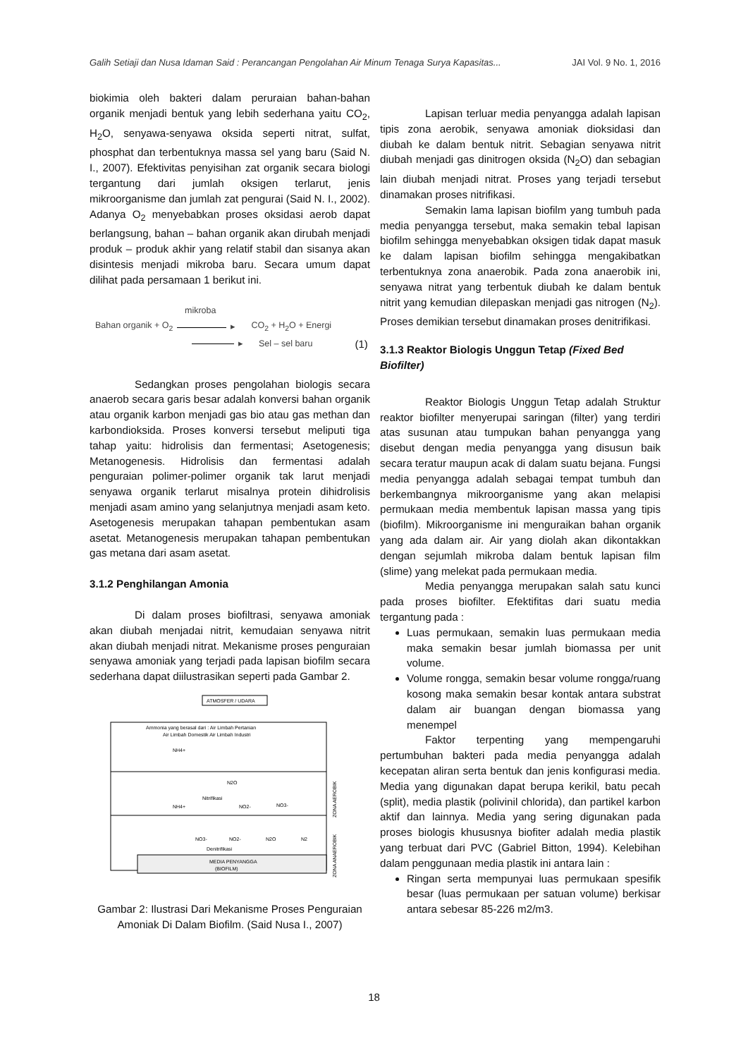Galih Setiaji dan Nusa Idaman Said : Perancangan Pengolahan Air Minum Tenaga Surya Kapasitas... JAI Vol. 9 No. 1, 2016
biokimia oleh bakteri dalam peruraian bahan-bahan organik menjadi bentuk yang lebih sederhana yaitu CO<sub>2</sub>, H<sub>2</sub>O, senyawa-senyawa oksida seperti nitrat, sulfat, phosphat dan terbentuknya massa sel yang baru (Said N. I., 2007). Efektivitas penyisihan zat organik secara biologi tergantung dari jumlah oksigen terlarut, jenis mikroorganisme dan jumlah zat pengurai (Said N. I., 2002). Adanya O<sub>2</sub> menyebabkan proses oksidasi aerob dapat berlangsung, bahan – bahan organik akan dirubah menjadi produk – produk akhir yang relatif stabil dan sisanya akan disintesis menjadi mikroba baru. Secara umum dapat dilihat pada persamaan 1 berikut ini.
mikroba
Bahan organik + O<sub>2</sub> ▸ CO<sub>2</sub> + H<sub>2</sub>O + Energi
▸ Sel – sel baru (1)
Sedangkan proses pengolahan biologis secara anaerob secara garis besar adalah konversi bahan organik atau organik karbon menjadi gas bio atau gas methan dan karbondioksida. Proses konversi tersebut meliputi tiga tahap yaitu: hidrolisis dan fermentasi; Asetogenesis; Metanogenesis. Hidrolisis dan fermentasi adalah penguraian polimer-polimer organik tak larut menjadi senyawa organik terlarut misalnya protein dihidrolisis menjadi asam amino yang selanjutnya menjadi asam keto. Asetogenesis merupakan tahapan pembentukan asam asetat. Metanogenesis merupakan tahapan pembentukan gas metana dari asam asetat.
3.1.2 Penghilangan Amonia
Di dalam proses biofiltrasi, senyawa amoniak akan diubah menjadai nitrit, kemudaian senyawa nitrit akan diubah menjadi nitrat. Mekanisme proses penguraian senyawa amoniak yang terjadi pada lapisan biofilm secara sederhana dapat diilustrasikan seperti pada Gambar 2.
ATMOSFER / UDARA
MEDIA PENYANGGA
(BIOFILM)
Ammonia yang berasal dari : Air Limbah Pertanian
Air Limbah Domestik Air Limbah Industri
NH4+
NH4+
N2O
Nitrifikasi
NO2-
NO3-
NO3-
NO2-
N2O
N2
Denitrifikasi
ZONA AEROBIK
ZONA ANAEROBIK
Gambar 2: Ilustrasi Dari Mekanisme Proses Penguraian Amoniak Di Dalam Biofilm. (Said Nusa I., 2007)
Lapisan terluar media penyangga adalah lapisan tipis zona aerobik, senyawa amoniak dioksidasi dan diubah ke dalam bentuk nitrit. Sebagian senyawa nitrit diubah menjadi gas dinitrogen oksida (N<sub>2</sub>O) dan sebagian lain diubah menjadi nitrat. Proses yang terjadi tersebut dinamakan proses nitrifikasi.
Semakin lama lapisan biofilm yang tumbuh pada media penyangga tersebut, maka semakin tebal lapisan biofilm sehingga menyebabkan oksigen tidak dapat masuk ke dalam lapisan biofilm sehingga mengakibatkan terbentuknya zona anaerobik. Pada zona anaerobik ini, senyawa nitrat yang terbentuk diubah ke dalam bentuk nitrit yang kemudian dilepaskan menjadi gas nitrogen (N<sub>2</sub>). Proses demikian tersebut dinamakan proses denitrifikasi.
3.1.3 Reaktor Biologis Unggun Tetap (Fixed Bed Biofilter)
Reaktor Biologis Unggun Tetap adalah Struktur reaktor biofilter menyerupai saringan (filter) yang terdiri atas susunan atau tumpukan bahan penyangga yang disebut dengan media penyangga yang disusun baik secara teratur maupun acak di dalam suatu bejana. Fungsi media penyangga adalah sebagai tempat tumbuh dan berkembangnya mikroorganisme yang akan melapisi permukaan media membentuk lapisan massa yang tipis (biofilm). Mikroorganisme ini menguraikan bahan organik yang ada dalam air. Air yang diolah akan dikontakkan dengan sejumlah mikroba dalam bentuk lapisan film (slime) yang melekat pada permukaan media.
Media penyangga merupakan salah satu kunci pada proses biofilter. Efektifitas dari suatu media tergantung pada :
Luas permukaan, semakin luas permukaan media maka semakin besar jumlah biomassa per unit volume.
Volume rongga, semakin besar volume rongga/ruang kosong maka semakin besar kontak antara substrat dalam air buangan dengan biomassa yang menempel
Faktor terpenting yang mempengaruhi pertumbuhan bakteri pada media penyangga adalah kecepatan aliran serta bentuk dan jenis konfigurasi media. Media yang digunakan dapat berupa kerikil, batu pecah (split), media plastik (polivinil chlorida), dan partikel karbon aktif dan lainnya. Media yang sering digunakan pada proses biologis khususnya biofiter adalah media plastik yang terbuat dari PVC (Gabriel Bitton, 1994). Kelebihan dalam penggunaan media plastik ini antara lain :
Ringan serta mempunyai luas permukaan spesifik besar (luas permukaan per satuan volume) berkisar antara sebesar 85-226 m2/m3.
18